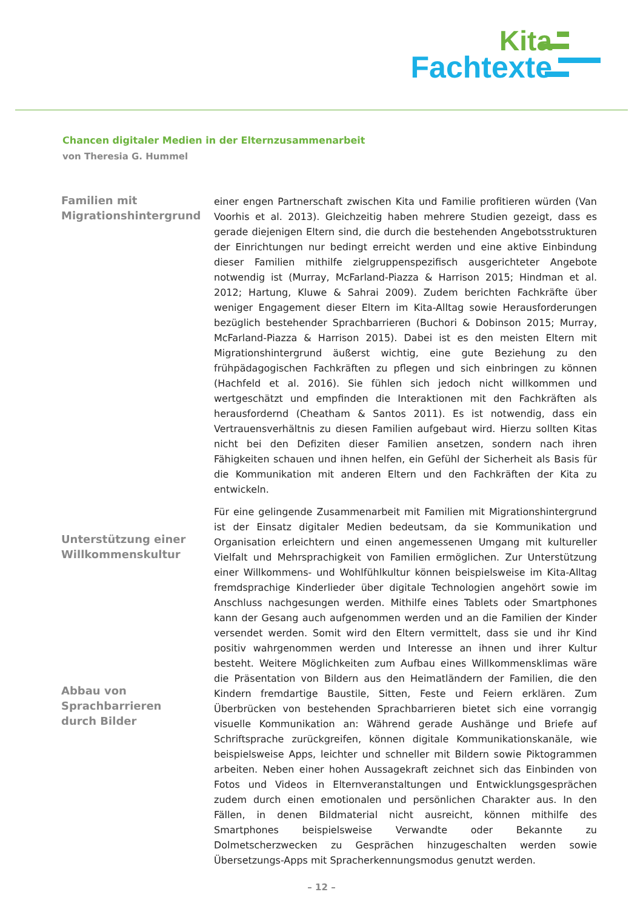Kita
Fachtexte
Chancen digitaler Medien in der Elternzusammenarbeit
von Theresia G. Hummel
Familien mit Migrationshintergrund
einer engen Partnerschaft zwischen Kita und Familie profitieren würden (Van Voorhis et al. 2013). Gleichzeitig haben mehrere Studien gezeigt, dass es gerade diejenigen Eltern sind, die durch die bestehenden Angebotsstrukturen der Einrichtungen nur bedingt erreicht werden und eine aktive Einbindung dieser Familien mithilfe zielgruppenspezifisch ausgerichteter Angebote notwendig ist (Murray, McFarland-Piazza & Harrison 2015; Hindman et al. 2012; Hartung, Kluwe & Sahrai 2009). Zudem berichten Fachkräfte über weniger Engagement dieser Eltern im Kita-Alltag sowie Herausforderungen bezüglich bestehender Sprachbarrieren (Buchori & Dobinson 2015; Murray, McFarland-Piazza & Harrison 2015). Dabei ist es den meisten Eltern mit Migrationshintergrund äußerst wichtig, eine gute Beziehung zu den frühpädagogischen Fachkräften zu pflegen und sich einbringen zu können (Hachfeld et al. 2016). Sie fühlen sich jedoch nicht willkommen und wertgeschätzt und empfinden die Interaktionen mit den Fachkräften als herausfordernd (Cheatham & Santos 2011). Es ist notwendig, dass ein Vertrauensverhältnis zu diesen Familien aufgebaut wird. Hierzu sollten Kitas nicht bei den Defiziten dieser Familien ansetzen, sondern nach ihren Fähigkeiten schauen und ihnen helfen, ein Gefühl der Sicherheit als Basis für die Kommunikation mit anderen Eltern und den Fachkräften der Kita zu entwickeln.
Für eine gelingende Zusammenarbeit mit Familien mit Migrationshintergrund ist der Einsatz digitaler Medien bedeutsam, da sie Kommunikation und Organisation erleichtern und einen angemessenen Umgang mit kultureller Vielfalt und Mehrsprachigkeit von Familien ermöglichen. Zur Unterstützung einer Willkommens- und Wohlfühlkultur können beispielsweise im Kita-Alltag fremdsprachige Kinderlieder über digitale Technologien angehört sowie im Anschluss nachgesungen werden. Mithilfe eines Tablets oder Smartphones kann der Gesang auch aufgenommen werden und an die Familien der Kinder versendet werden. Somit wird den Eltern vermittelt, dass sie und ihr Kind positiv wahrgenommen werden und Interesse an ihnen und ihrer Kultur besteht. Weitere Möglichkeiten zum Aufbau eines Willkommensklimas wäre die Präsentation von Bildern aus den Heimatländern der Familien, die den Kindern fremdartige Baustile, Sitten, Feste und Feiern erklären. Zum Überbrücken von bestehenden Sprachbarrieren bietet sich eine vorrangig visuelle Kommunikation an: Während gerade Aushänge und Briefe auf Schriftsprache zurückgreifen, können digitale Kommunikationskanäle, wie beispielsweise Apps, leichter und schneller mit Bildern sowie Piktogrammen arbeiten. Neben einer hohen Aussagekraft zeichnet sich das Einbinden von Fotos und Videos in Elternveranstaltungen und Entwicklungsgesprächen zudem durch einen emotionalen und persönlichen Charakter aus. In den Fällen, in denen Bildmaterial nicht ausreicht, können mithilfe des Smartphones beispielsweise Verwandte oder Bekannte zu Dolmetscherzwecken zu Gesprächen hinzugeschalten werden sowie Übersetzungs-Apps mit Spracherkennungsmodus genutzt werden.
Unterstützung einer Willkommenskultur
Abbau von Sprachbarrieren durch Bilder
– 12 –